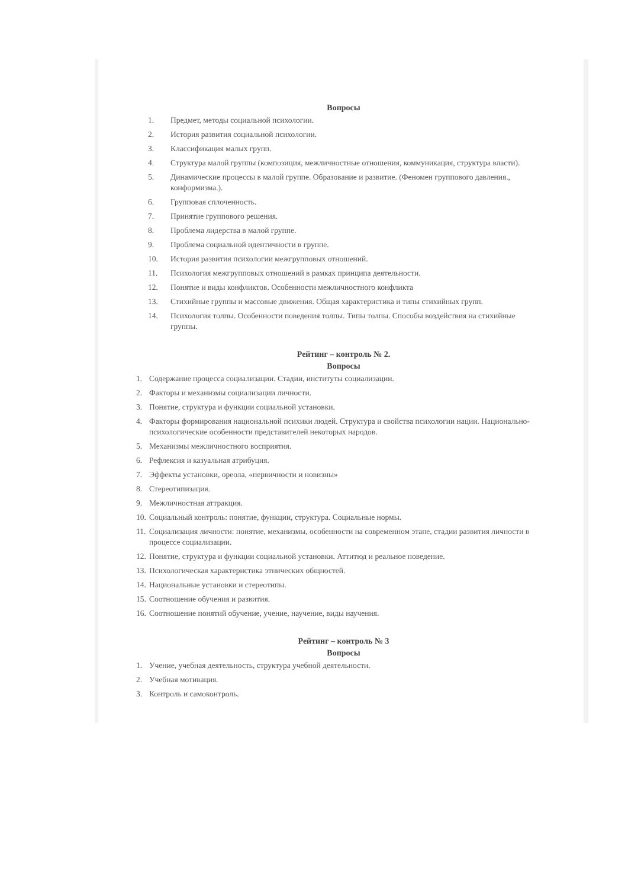Вопросы
1. Предмет, методы социальной психологии.
2. История развития социальной психологии.
3. Классификация малых групп.
4. Структура малой группы (композиция, межличностные отношения, коммуникация, структура власти).
5. Динамические процессы в малой группе. Образование и развитие. (Феномен группового давления., конформизма.).
6. Групповая сплоченность.
7. Принятие группового решения.
8. Проблема лидерства в малой группе.
9. Проблема социальной идентичности в группе.
10. История развития психологии межгрупповых отношений.
11. Психология межгрупповых отношений в рамках принципа деятельности.
12. Понятие и виды конфликтов. Особенности межличностного конфликта
13. Стихийные группы и массовые движения. Общая характеристика и типы стихийных групп.
14. Психология толпы. Особенности поведения толпы. Типы толпы. Способы воздействия на стихийные группы.
Рейтинг – контроль № 2.
Вопросы
1. Содержание процесса социализации. Стадии, институты социализации.
2. Факторы и механизмы социализации личности.
3. Понятие, структура и функции социальной установки.
4. Факторы формирования национальной психики людей. Структура и свойства психологии нации. Национально-психологические особенности представителей некоторых народов.
5. Механизмы межличностного восприятия.
6. Рефлексия и казуальная атрибуция.
7. Эффекты установки, ореола, «первичности и новизны»
8. Стереотипизация.
9. Межличностная аттракция.
10. Социальный контроль: понятие, функции, структура. Социальные нормы.
11. Социализация личности: понятие, механизмы, особенности на современном этапе, стадии развития личности в процессе социализации.
12. Понятие, структура и функции социальной установки. Аттитюд и реальное поведение.
13. Психологическая характеристика этнических общностей.
14. Национальные установки и стереотипы.
15. Соотношение обучения и развития.
16. Соотношение понятий обучение, учение, научение, виды научения.
Рейтинг – контроль № 3
Вопросы
1. Учение, учебная деятельность, структура учебной деятельности.
2. Учебная мотивация.
3. Контроль и самоконтроль.